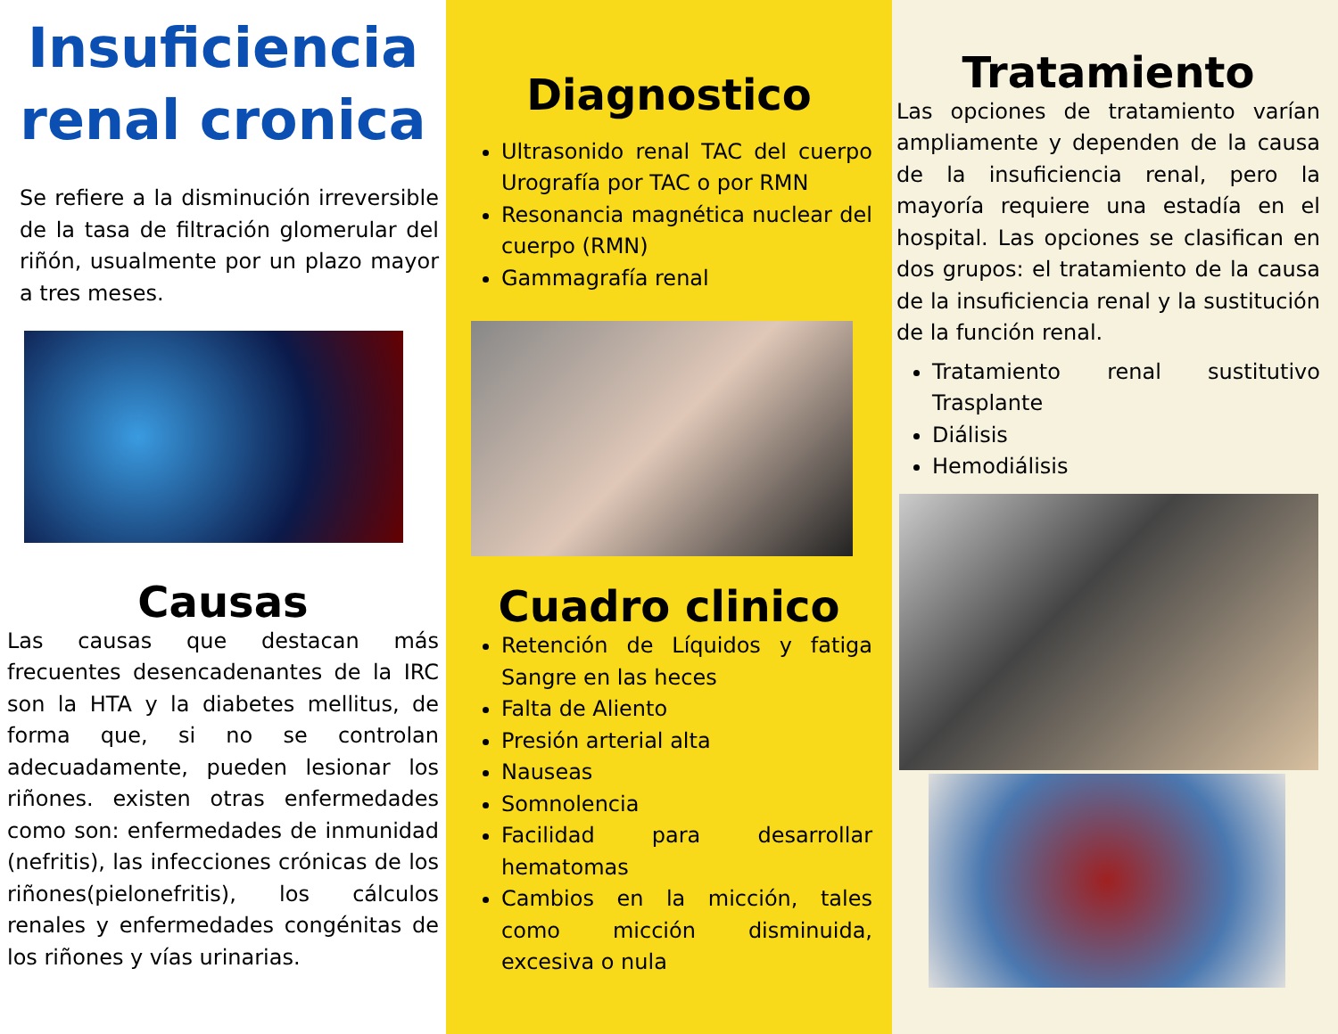Insuficiencia renal cronica
Se refiere a la disminución irreversible de la tasa de filtración glomerular del riñón, usualmente por un plazo mayor a tres meses.
Causas
Las causas que destacan más frecuentes desencadenantes de la IRC son la HTA y la diabetes mellitus, de forma que, si no se controlan adecuadamente, pueden lesionar los riñones. existen otras enfermedades como son: enfermedades de inmunidad (nefritis), las infecciones crónicas de los riñones(pielonefritis), los cálculos renales y enfermedades congénitas de los riñones y vías urinarias.
Diagnostico
Ultrasonido renal TAC del cuerpo Urografía por TAC o por RMN
Resonancia magnética nuclear del cuerpo (RMN)
Gammagrafía renal
Cuadro clinico
Retención de Líquidos y fatiga Sangre en las heces
Falta de Aliento
Presión arterial alta
Nauseas
Somnolencia
Facilidad para desarrollar hematomas
Cambios en la micción, tales como micción disminuida, excesiva o nula
Tratamiento
Las opciones de tratamiento varían ampliamente y dependen de la causa de la insuficiencia renal, pero la mayoría requiere una estadía en el hospital. Las opciones se clasifican en dos grupos: el tratamiento de la causa de la insuficiencia renal y la sustitución de la función renal.
Tratamiento renal sustitutivo Trasplante
Diálisis
Hemodiálisis